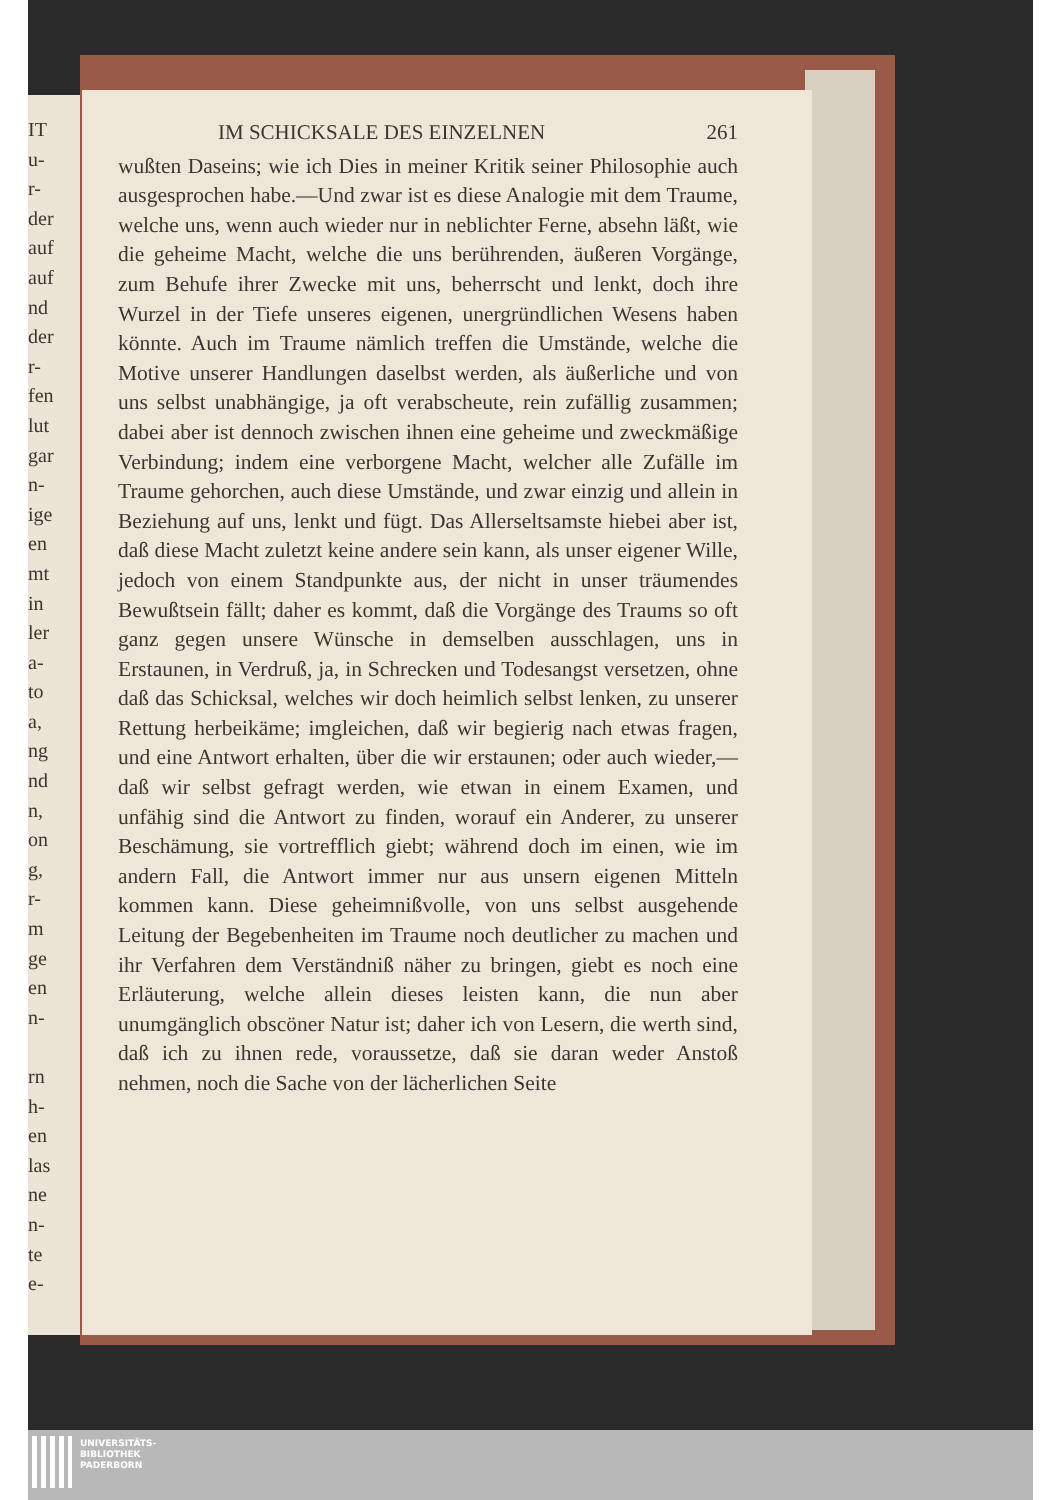IT
u-
r-
der
auf
auf
nd
der
r-
fen
lut
gar
n-
ige
en
mt
in
ler
a-
to
a,
ng
nd
n,
on
g,
r-
m
ge
en
n-
rn
h-
en
las
ne
n-
te
e-
IM SCHICKSALE DES EINZELNEN 261
wußten Daseins; wie ich Dies in meiner Kritik seiner Philosophie auch ausgesprochen habe.—Und zwar ist es diese Analogie mit dem Traume, welche uns, wenn auch wieder nur in neblichter Ferne, absehn läßt, wie die geheime Macht, welche die uns berührenden, äußeren Vorgänge, zum Behufe ihrer Zwecke mit uns, beherrscht und lenkt, doch ihre Wurzel in der Tiefe unseres eigenen, unergründlichen Wesens haben könnte. Auch im Traume nämlich treffen die Umstände, welche die Motive unserer Handlungen daselbst werden, als äußerliche und von uns selbst unabhängige, ja oft verabscheute, rein zufällig zusammen; dabei aber ist dennoch zwischen ihnen eine geheime und zweckmäßige Verbindung; indem eine verborgene Macht, welcher alle Zufälle im Traume gehorchen, auch diese Umstände, und zwar einzig und allein in Beziehung auf uns, lenkt und fügt. Das Allerseltsamste hiebei aber ist, daß diese Macht zuletzt keine andere sein kann, als unser eigener Wille, jedoch von einem Standpunkte aus, der nicht in unser träumendes Bewußtsein fällt; daher es kommt, daß die Vorgänge des Traums so oft ganz gegen unsere Wünsche in demselben ausschlagen, uns in Erstaunen, in Verdruß, ja, in Schrecken und Todesangst versetzen, ohne daß das Schicksal, welches wir doch heimlich selbst lenken, zu unserer Rettung herbeikäme; imgleichen, daß wir begierig nach etwas fragen, und eine Antwort erhalten, über die wir erstaunen; oder auch wieder,—daß wir selbst gefragt werden, wie etwan in einem Examen, und unfähig sind die Antwort zu finden, worauf ein Anderer, zu unserer Beschämung, sie vortrefflich giebt; während doch im einen, wie im andern Fall, die Antwort immer nur aus unsern eigenen Mitteln kommen kann. Diese geheimnißvolle, von uns selbst ausgehende Leitung der Begebenheiten im Traume noch deutlicher zu machen und ihr Verfahren dem Verständniß näher zu bringen, giebt es noch eine Erläuterung, welche allein dieses leisten kann, die nun aber unumgänglich obscöner Natur ist; daher ich von Lesern, die werth sind, daß ich zu ihnen rede, voraussetze, daß sie daran weder Anstoß nehmen, noch die Sache von der lächerlichen Seite
UNIVERSITÄTS-
BIBLIOTHEK
PADERBORN